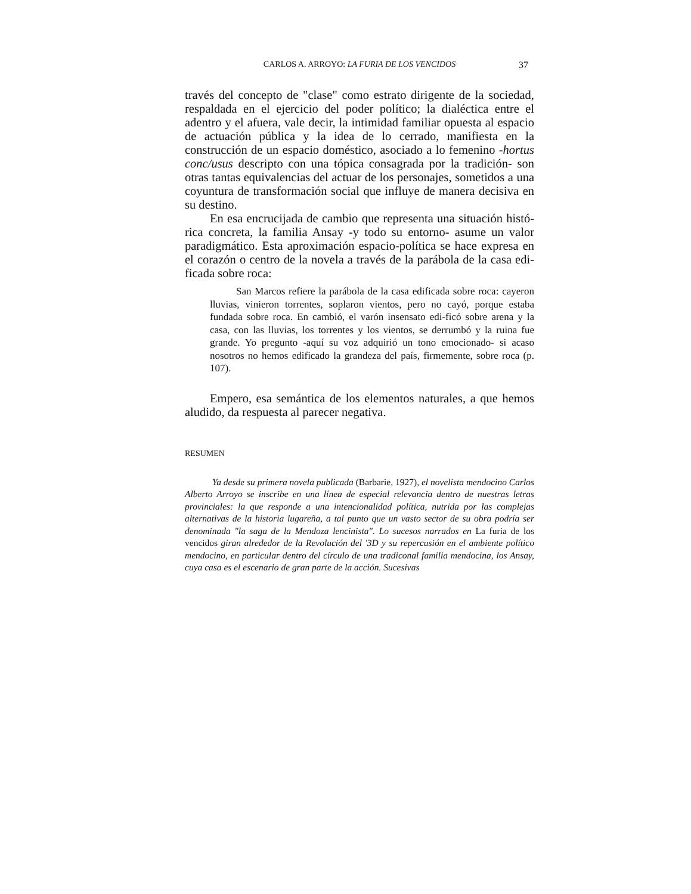CARLOS A. ARROYO: LA FURIA DE LOS VENCIDOS 37
través del concepto de "clase" como estrato dirigente de la sociedad, respaldada en el ejercicio del poder político; la dialéctica entre el adentro y el afuera, vale decir, la intimidad familiar opuesta al espacio de actuación pública y la idea de lo cerrado, manifiesta en la construcción de un espacio doméstico, asociado a lo femenino -hortus conc/usus descripto con una tópica consagrada por la tradición- son otras tantas equivalencias del actuar de los personajes, sometidos a una coyuntura de transformación social que influye de manera decisiva en su destino.
En esa encrucijada de cambio que representa una situación histó-rica concreta, la familia Ansay -y todo su entorno- asume un valor paradigmático. Esta aproximación espacio-política se hace expresa en el corazón o centro de la novela a través de la parábola de la casa edi-ficada sobre roca:
San Marcos refiere la parábola de la casa edificada sobre roca: cayeron lluvias, vinieron torrentes, soplaron vientos, pero no cayó, porque estaba fundada sobre roca. En cambió, el varón insensato edi-ficó sobre arena y la casa, con las lluvias, los torrentes y los vientos, se derrumbó y la ruina fue grande. Yo pregunto -aquí su voz adquirió un tono emocionado- si acaso nosotros no hemos edificado la grandeza del país, firmemente, sobre roca (p. 107).
Empero, esa semántica de los elementos naturales, a que hemos aludido, da respuesta al parecer negativa.
RESUMEN
Ya desde su primera novela publicada (Barbarie, 1927), el novelista mendocino Carlos Alberto Arroyo se inscribe en una línea de especial relevancia dentro de nuestras letras provinciales: la que responde a una intencionalidad política, nutrida por las complejas alternativas de la historia lugareña, a tal punto que un vasto sector de su obra podría ser denominada "la saga de la Mendoza lencinista". Lo sucesos narrados en La furia de los vencidos giran alrededor de la Revolución del '3D y su repercusión en el ambiente político mendocino, en particular dentro del círculo de una tradiconal familia mendocina, los Ansay, cuya casa es el escenario de gran parte de la acción. Sucesivas